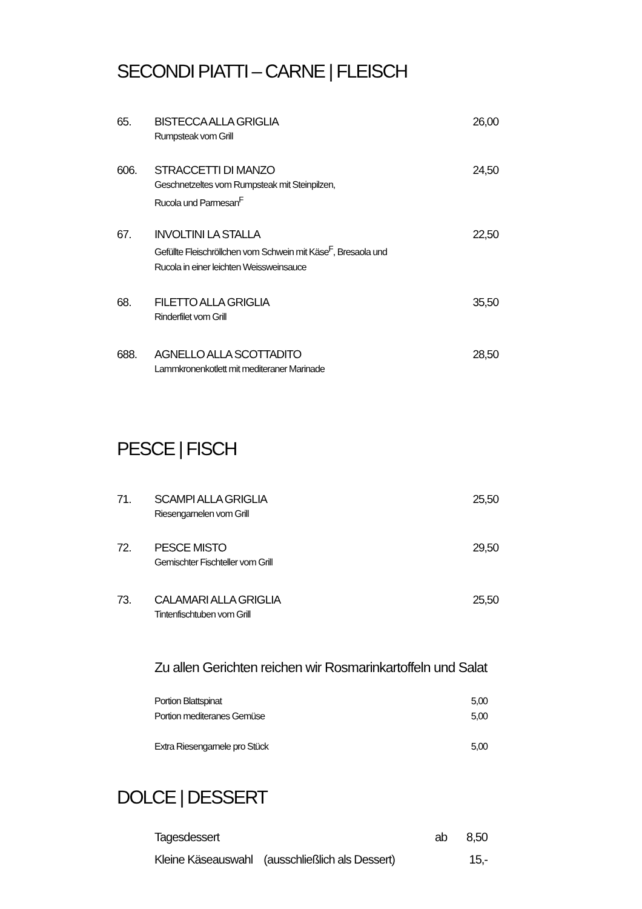SECONDI PIATTI – CARNE | FLEISCH
65. BISTECCA ALLA GRIGLIA 26,00
Rumpsteak vom Grill
606. STRACCETTI DI MANZO 24,50
Geschnetzeltes vom Rumpsteak mit Steinpilzen,
Rucola und Parmesan<sup>F</sup>
67. INVOLTINI LA STALLA 22,50
Gefüllte Fleischröllchen vom Schwein mit Käse<sup>F</sup>, Bresaola und
Rucola in einer leichten Weissweinsauce
68. FILETTO ALLA GRIGLIA 35,50
Rinderfilet vom Grill
688. AGNELLO ALLA SCOTTADITO 28,50
Lammkronenkotlett mit mediteraner Marinade
PESCE | FISCH
71. SCAMPI ALLA GRIGLIA 25,50
Riesengarnelen vom Grill
72. PESCE MISTO 29,50
Gemischter Fischteller vom Grill
73. CALAMARI ALLA GRIGLIA 25,50
Tintenfischtuben vom Grill
Zu allen Gerichten reichen wir Rosmarinkartoffeln und Salat
Portion Blattspinat 5,00
Portion mediteranes Gemüse 5,00
Extra Riesengarnele pro Stück 5,00
DOLCE | DESSERT
Tagesdessert ab 8,50
Kleine Käseauswahl (ausschließlich als Dessert) 15,-